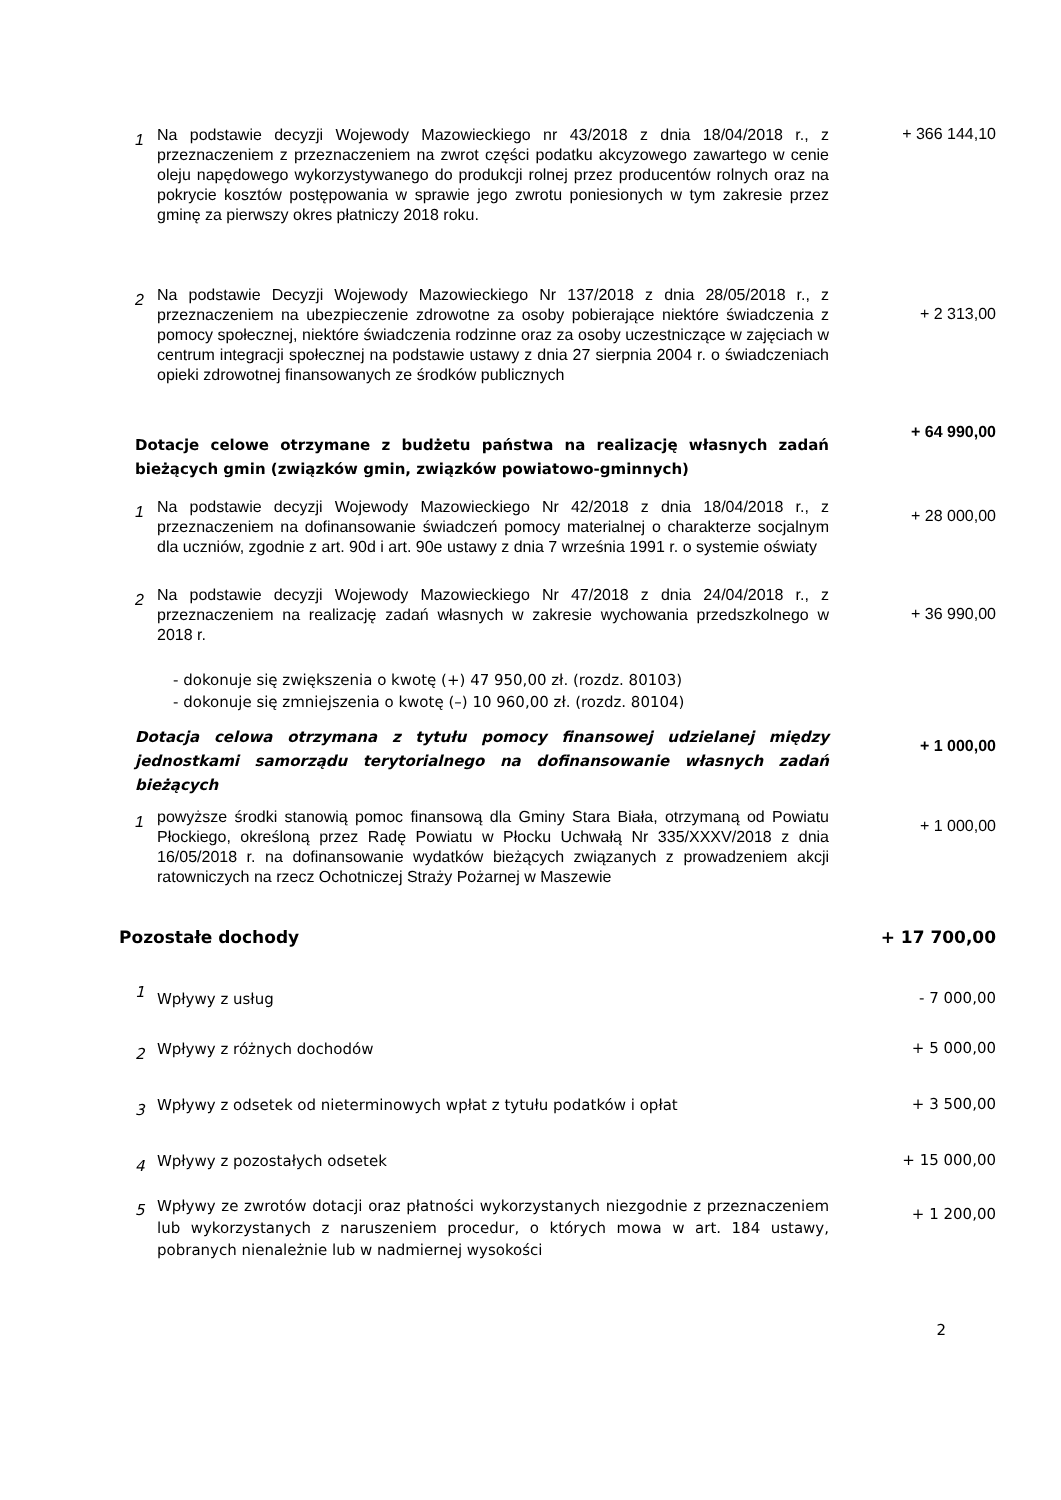1
Na podstawie decyzji Wojewody Mazowieckiego nr 43/2018 z dnia 18/04/2018 r., z przeznaczeniem z przeznaczeniem na zwrot części podatku akcyzowego zawartego w cenie oleju napędowego wykorzystywanego do produkcji rolnej przez producentów rolnych oraz na pokrycie kosztów postępowania w sprawie jego zwrotu poniesionych w tym zakresie przez gminę za pierwszy okres płatniczy 2018 roku.
+ 366 144,10
2
Na podstawie Decyzji Wojewody Mazowieckiego Nr 137/2018 z dnia 28/05/2018 r., z przeznaczeniem na ubezpieczenie zdrowotne za osoby pobierające niektóre świadczenia z pomocy społecznej, niektóre świadczenia rodzinne oraz za osoby uczestniczące w zajęciach w centrum integracji społecznej na podstawie ustawy z dnia 27 sierpnia 2004 r. o świadczeniach opieki zdrowotnej finansowanych ze środków publicznych
+ 2 313,00
Dotacje celowe otrzymane z budżetu państwa na realizację własnych zadań bieżących gmin (związków gmin, związków powiatowo-gminnych)
+ 64 990,00
1
Na podstawie decyzji Wojewody Mazowieckiego Nr 42/2018 z dnia 18/04/2018 r., z przeznaczeniem na dofinansowanie świadczeń pomocy materialnej o charakterze socjalnym dla uczniów, zgodnie z art. 90d i art. 90e ustawy z dnia 7 września 1991 r. o systemie oświaty
+ 28 000,00
2
Na podstawie decyzji Wojewody Mazowieckiego Nr 47/2018 z dnia 24/04/2018 r., z przeznaczeniem na realizację zadań własnych w zakresie wychowania przedszkolnego w 2018 r.
+ 36 990,00
- dokonuje się zwiększenia o kwotę (+) 47 950,00 zł. (rozdz. 80103)
- dokonuje się zmniejszenia o kwotę (–) 10 960,00 zł. (rozdz. 80104)
Dotacja celowa otrzymana z tytułu pomocy finansowej udzielanej między jednostkami samorządu terytorialnego na dofinansowanie własnych zadań bieżących
+ 1 000,00
1
powyższe środki stanowią pomoc finansową dla Gminy Stara Biała, otrzymaną od Powiatu Płockiego, określoną przez Radę Powiatu w Płocku Uchwałą Nr 335/XXXV/2018 z dnia 16/05/2018 r. na dofinansowanie wydatków bieżących związanych z prowadzeniem akcji ratowniczych na rzecz Ochotniczej Straży Pożarnej w Maszewie
+ 1 000,00
Pozostałe dochody + 17 700,00
1
Wpływy z usług
- 7 000,00
2
Wpływy z różnych dochodów
+ 5 000,00
3
Wpływy z odsetek od nieterminowych wpłat z tytułu podatków i opłat
+ 3 500,00
4
Wpływy z pozostałych odsetek
+ 15 000,00
5
Wpływy ze zwrotów dotacji oraz płatności wykorzystanych niezgodnie z przeznaczeniem lub wykorzystanych z naruszeniem procedur, o których mowa w art. 184 ustawy, pobranych nienależnie lub w nadmiernej wysokości
+ 1 200,00
2